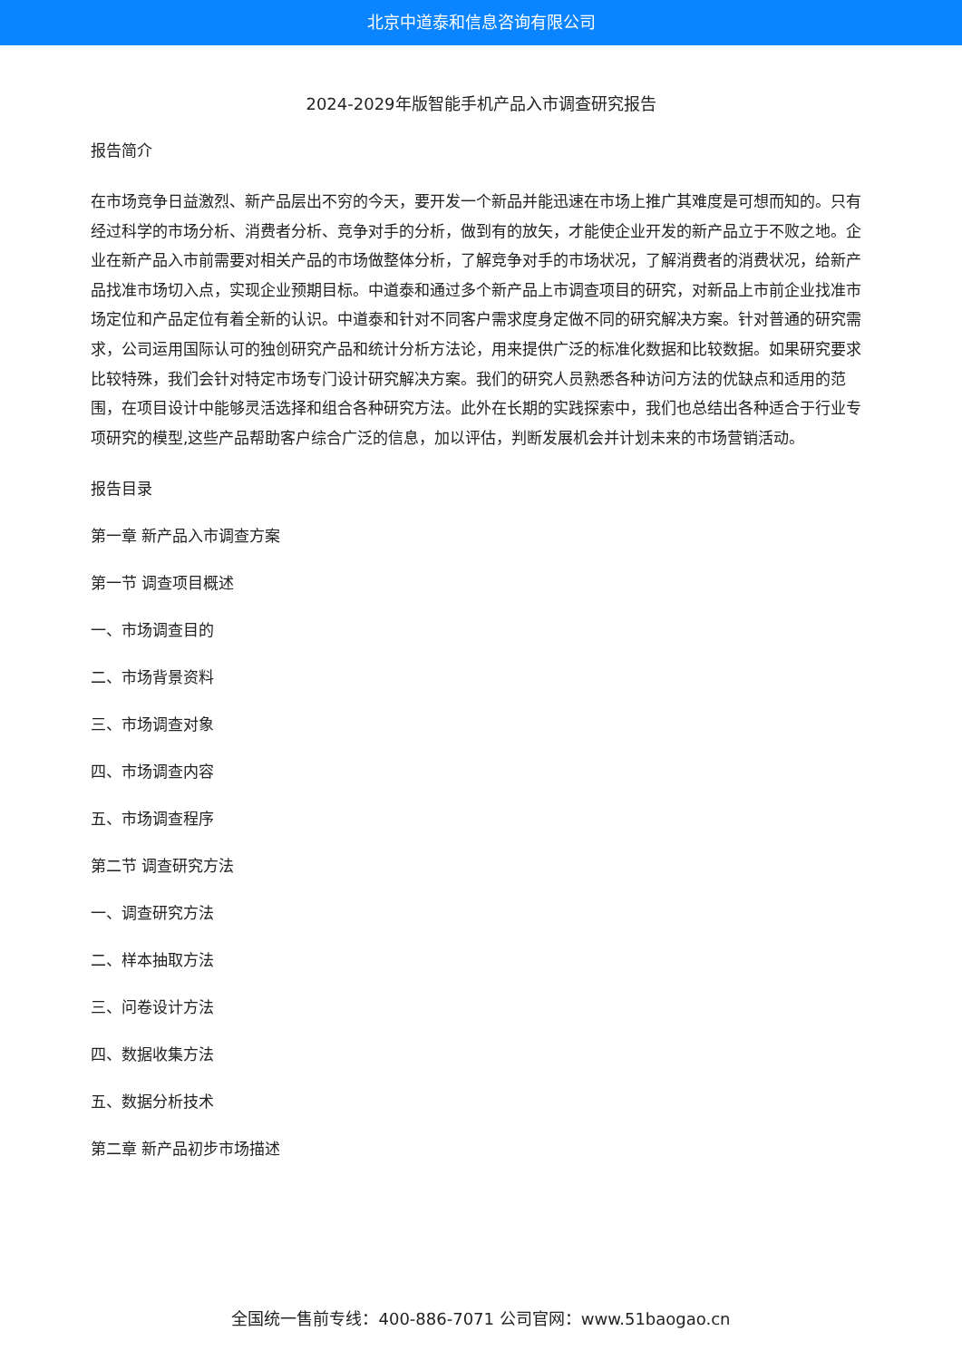北京中道泰和信息咨询有限公司
2024-2029年版智能手机产品入市调查研究报告
报告简介
在市场竞争日益激烈、新产品层出不穷的今天，要开发一个新品并能迅速在市场上推广其难度是可想而知的。只有经过科学的市场分析、消费者分析、竞争对手的分析，做到有的放矢，才能使企业开发的新产品立于不败之地。企业在新产品入市前需要对相关产品的市场做整体分析，了解竞争对手的市场状况，了解消费者的消费状况，给新产品找准市场切入点，实现企业预期目标。中道泰和通过多个新产品上市调查项目的研究，对新品上市前企业找准市场定位和产品定位有着全新的认识。中道泰和针对不同客户需求度身定做不同的研究解决方案。针对普通的研究需求，公司运用国际认可的独创研究产品和统计分析方法论，用来提供广泛的标准化数据和比较数据。如果研究要求比较特殊，我们会针对特定市场专门设计研究解决方案。我们的研究人员熟悉各种访问方法的优缺点和适用的范围，在项目设计中能够灵活选择和组合各种研究方法。此外在长期的实践探索中，我们也总结出各种适合于行业专项研究的模型,这些产品帮助客户综合广泛的信息，加以评估，判断发展机会并计划未来的市场营销活动。
报告目录
第一章 新产品入市调查方案
第一节 调查项目概述
一、市场调查目的
二、市场背景资料
三、市场调查对象
四、市场调查内容
五、市场调查程序
第二节 调查研究方法
一、调查研究方法
二、样本抽取方法
三、问卷设计方法
四、数据收集方法
五、数据分析技术
第二章 新产品初步市场描述
全国统一售前专线：400-886-7071 公司官网：www.51baogao.cn